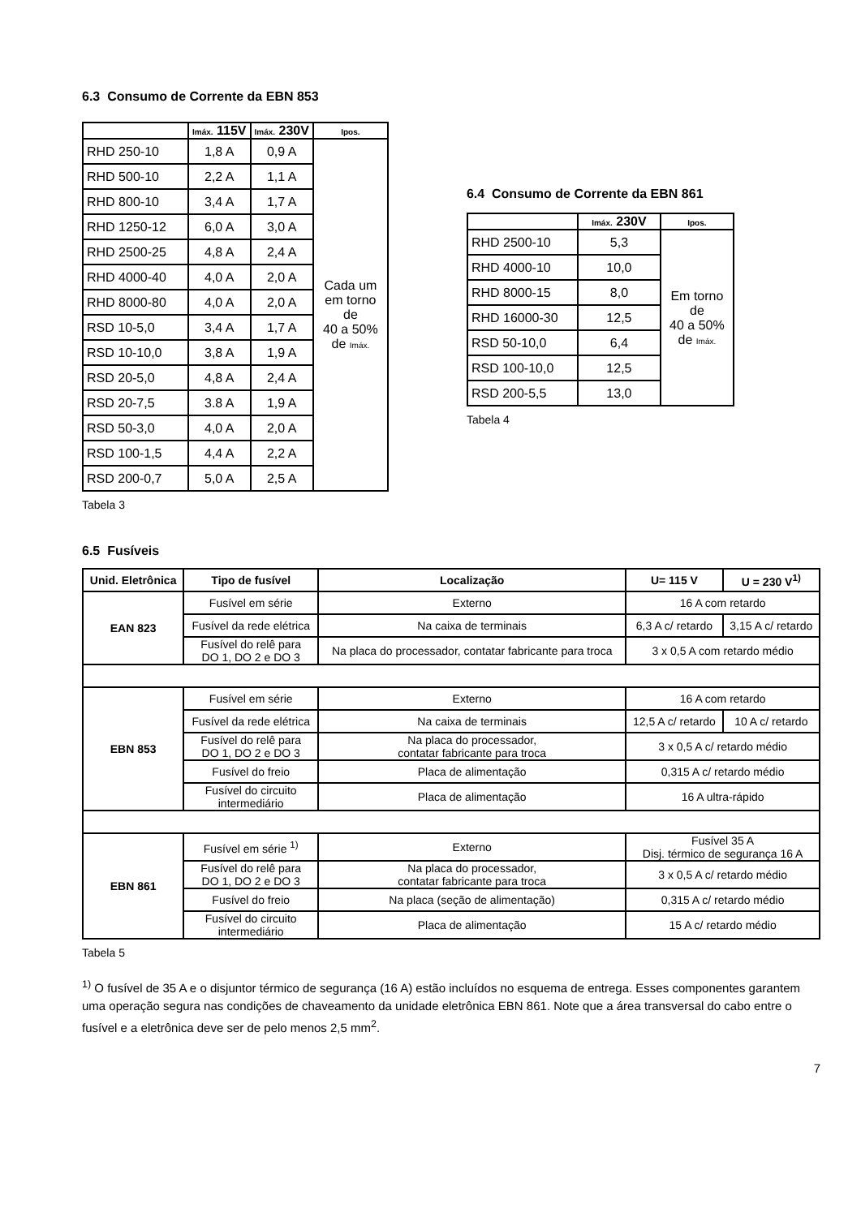6.3 Consumo de Corrente da EBN 853
| | Imáx. 115V | Imáx. 230V | Ipos. |
| --- | --- | --- | --- |
| RHD 250-10 | 1,8 A | 0,9 A | Cada um em torno de 40 a 50% de Imáx. |
| RHD 500-10 | 2,2 A | 1,1 A | |
| RHD 800-10 | 3,4 A | 1,7 A | |
| RHD 1250-12 | 6,0 A | 3,0 A | |
| RHD 2500-25 | 4,8 A | 2,4 A | |
| RHD 4000-40 | 4,0 A | 2,0 A | |
| RHD 8000-80 | 4,0 A | 2,0 A | |
| RSD 10-5,0 | 3,4 A | 1,7 A | |
| RSD 10-10,0 | 3,8 A | 1,9 A | |
| RSD 20-5,0 | 4,8 A | 2,4 A | |
| RSD 20-7,5 | 3.8 A | 1,9 A | |
| RSD 50-3,0 | 4,0 A | 2,0 A | |
| RSD 100-1,5 | 4,4 A | 2,2 A | |
| RSD 200-0,7 | 5,0 A | 2,5 A | |
Tabela 3
6.4 Consumo de Corrente da EBN 861
| | Imáx. 230V | Ipos. |
| --- | --- | --- |
| RHD 2500-10 | 5,3 | Em torno de 40 a 50% de Imáx. |
| RHD 4000-10 | 10,0 | |
| RHD 8000-15 | 8,0 | |
| RHD 16000-30 | 12,5 | |
| RSD 50-10,0 | 6,4 | |
| RSD 100-10,0 | 12,5 | |
| RSD 200-5,5 | 13,0 | |
Tabela 4
6.5 Fusíveis
| Unid. Eletrônica | Tipo de fusível | Localização | U= 115 V | U = 230 V<sup>1)</sup> |
| --- | --- | --- | --- | --- |
| EAN 823 | Fusível em série | Externo | 16 A com retardo | |
| | Fusível da rede elétrica | Na caixa de terminais | 6,3 A c/ retardo | 3,15 A c/ retardo |
| | Fusível do relê para DO 1, DO 2 e DO 3 | Na placa do processador, contatar fabricante para troca | 3 x 0,5 A com retardo médio | |
| EBN 853 | Fusível em série | Externo | 16 A com retardo | |
| | Fusível da rede elétrica | Na caixa de terminais | 12,5 A c/ retardo | 10 A c/ retardo |
| | Fusível do relê para DO 1, DO 2 e DO 3 | Na placa do processador, contatar fabricante para troca | 3 x 0,5 A c/ retardo médio | |
| | Fusível do freio | Placa de alimentação | 0,315 A c/ retardo médio | |
| | Fusível do circuito intermediário | Placa de alimentação | 16 A ultra-rápido | |
| EBN 861 | Fusível em série <sup>1)</sup> | Externo | Fusível 35 A Disj. térmico de segurança 16 A | |
| | Fusível do relê para DO 1, DO 2 e DO 3 | Na placa do processador, contatar fabricante para troca | 3 x 0,5 A c/ retardo médio | |
| | Fusível do freio | Na placa (seção de alimentação) | 0,315 A c/ retardo médio | |
| | Fusível do circuito intermediário | Placa de alimentação | 15 A c/ retardo médio | |
Tabela 5
<sup>1)</sup> O fusível de 35 A e o disjuntor térmico de segurança (16 A) estão incluídos no esquema de entrega. Esses componentes garantem uma operação segura nas condições de chaveamento da unidade eletrônica EBN 861. Note que a área transversal do cabo entre o fusível e a eletrônica deve ser de pelo menos 2,5 mm<sup>2</sup>.
7